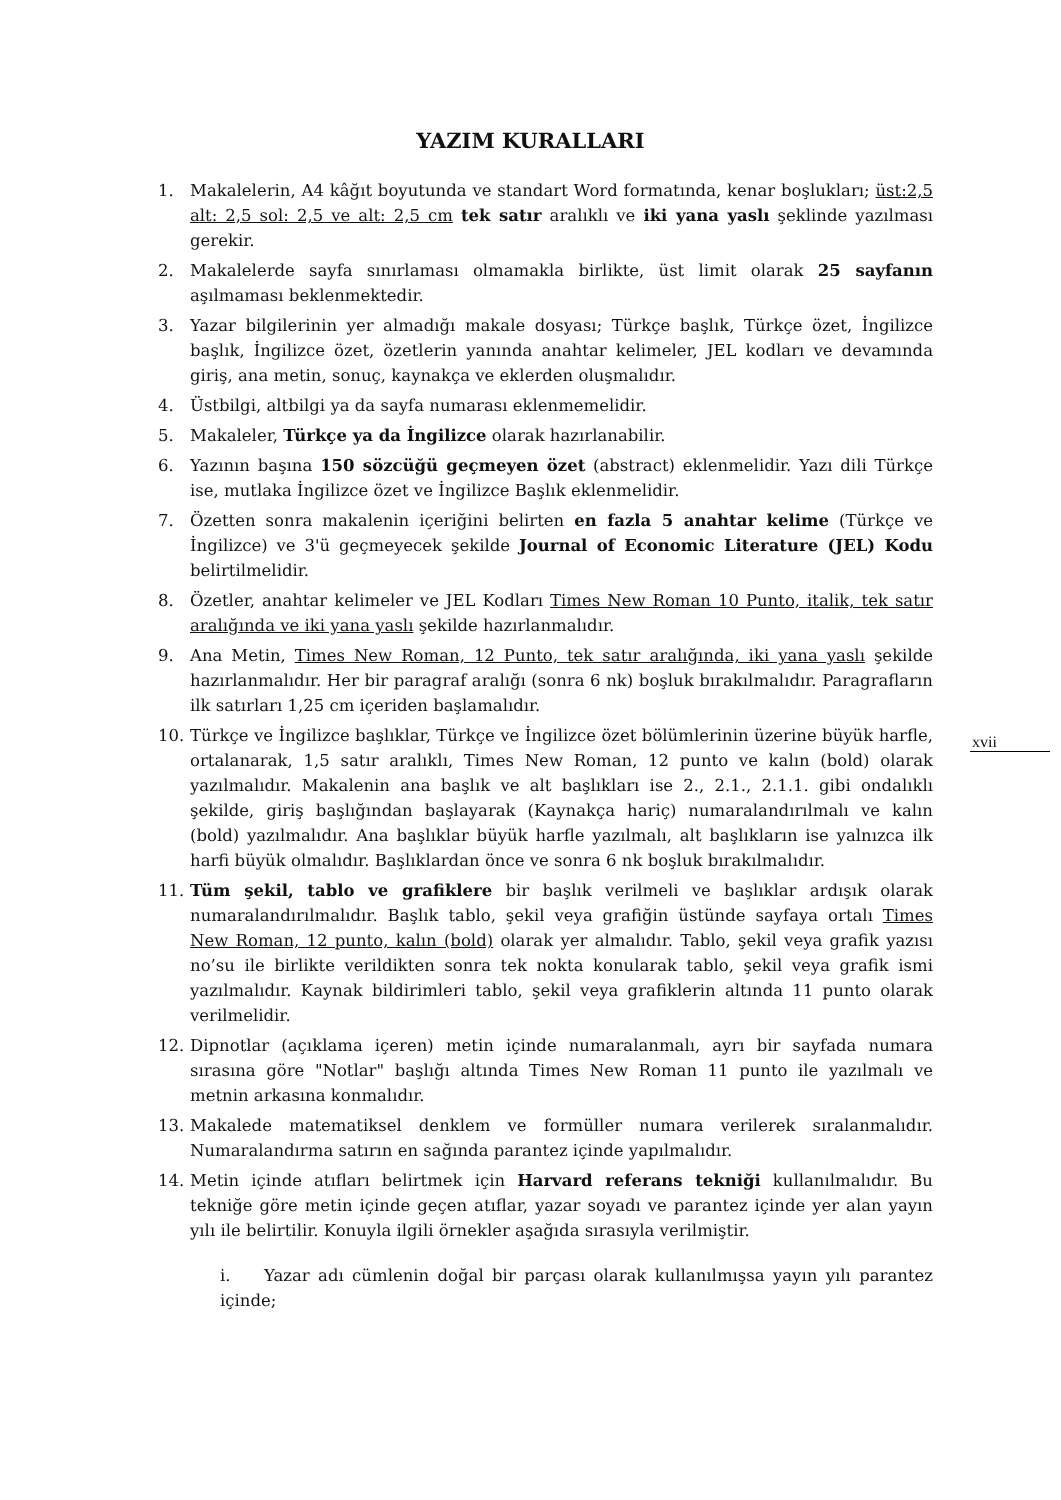YAZIM KURALLARI
xvii
1. Makalelerin, A4 kâğıt boyutunda ve standart Word formatında, kenar boşlukları; üst:2,5 alt: 2,5 sol: 2,5 ve alt: 2,5 cm tek satır aralıklı ve iki yana yaslı şeklinde yazılması gerekir.
2. Makalelerde sayfa sınırlaması olmamakla birlikte, üst limit olarak 25 sayfanın aşılmaması beklenmektedir.
3. Yazar bilgilerinin yer almadığı makale dosyası; Türkçe başlık, Türkçe özet, İngilizce başlık, İngilizce özet, özetlerin yanında anahtar kelimeler, JEL kodları ve devamında giriş, ana metin, sonuç, kaynakça ve eklerden oluşmalıdır.
4. Üstbilgi, altbilgi ya da sayfa numarası eklenmemelidir.
5. Makaleler, Türkçe ya da İngilizce olarak hazırlanabilir.
6. Yazının başına 150 sözcüğü geçmeyen özet (abstract) eklenmelidir. Yazı dili Türkçe ise, mutlaka İngilizce özet ve İngilizce Başlık eklenmelidir.
7. Özetten sonra makalenin içeriğini belirten en fazla 5 anahtar kelime (Türkçe ve İngilizce) ve 3'ü geçmeyecek şekilde Journal of Economic Literature (JEL) Kodu belirtilmelidir.
8. Özetler, anahtar kelimeler ve JEL Kodları Times New Roman 10 Punto, italik, tek satır aralığında ve iki yana yaslı şekilde hazırlanmalıdır.
9. Ana Metin, Times New Roman, 12 Punto, tek satır aralığında, iki yana yaslı şekilde hazırlanmalıdır. Her bir paragraf aralığı (sonra 6 nk) boşluk bırakılmalıdır. Paragrafların ilk satırları 1,25 cm içeriden başlamalıdır.
10. Türkçe ve İngilizce başlıklar, Türkçe ve İngilizce özet bölümlerinin üzerine büyük harfle, ortalanarak, 1,5 satır aralıklı, Times New Roman, 12 punto ve kalın (bold) olarak yazılmalıdır. Makalenin ana başlık ve alt başlıkları ise 2., 2.1., 2.1.1. gibi ondalıklı şekilde, giriş başlığından başlayarak (Kaynakça hariç) numaralandırılmalı ve kalın (bold) yazılmalıdır. Ana başlıklar büyük harfle yazılmalı, alt başlıkların ise yalnızca ilk harfi büyük olmalıdır. Başlıklardan önce ve sonra 6 nk boşluk bırakılmalıdır.
11. Tüm şekil, tablo ve grafiklere bir başlık verilmeli ve başlıklar ardışık olarak numaralandırılmalıdır. Başlık tablo, şekil veya grafiğin üstünde sayfaya ortalı Times New Roman, 12 punto, kalın (bold) olarak yer almalıdır. Tablo, şekil veya grafik yazısı no’su ile birlikte verildikten sonra tek nokta konularak tablo, şekil veya grafik ismi yazılmalıdır. Kaynak bildirimleri tablo, şekil veya grafiklerin altında 11 punto olarak verilmelidir.
12. Dipnotlar (açıklama içeren) metin içinde numaralanmalı, ayrı bir sayfada numara sırasına göre "Notlar" başlığı altında Times New Roman 11 punto ile yazılmalı ve metnin arkasına konmalıdır.
13. Makalede matematiksel denklem ve formüller numara verilerek sıralanmalıdır. Numaralandırma satırın en sağında parantez içinde yapılmalıdır.
14. Metin içinde atıfları belirtmek için Harvard referans tekniği kullanılmalıdır. Bu tekniğe göre metin içinde geçen atıflar, yazar soyadı ve parantez içinde yer alan yayın yılı ile belirtilir. Konuyla ilgili örnekler aşağıda sırasıyla verilmiştir.
i. Yazar adı cümlenin doğal bir parçası olarak kullanılmışsa yayın yılı parantez içinde;